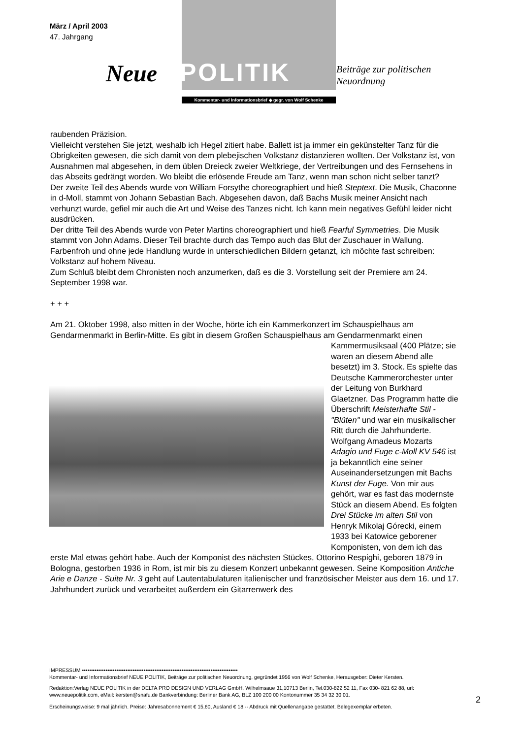März / April 2003
47. Jahrgang
Neue
POLITIK
Beiträge zur politischen
Neuordnung
Kommentar- und Informationsbrief ◆ gegr. von Wolf Schenke
raubenden Präzision.
Vielleicht verstehen Sie jetzt, weshalb ich Hegel zitiert habe. Ballett ist ja immer ein gekünstelter Tanz für die Obrigkeiten gewesen, die sich damit von dem plebejischen Volkstanz distanzieren wollten. Der Volkstanz ist, von Ausnahmen mal abgesehen, in dem üblen Dreieck zweier Weltkriege, der Vertreibungen und des Fernsehens in das Abseits gedrängt worden. Wo bleibt die erlösende Freude am Tanz, wenn man schon nicht selber tanzt?
Der zweite Teil des Abends wurde von William Forsythe choreographiert und hieß Steptext. Die Musik, Chaconne in d-Moll, stammt von Johann Sebastian Bach. Abgesehen davon, daß Bachs Musik meiner Ansicht nach verhunzt wurde, gefiel mir auch die Art und Weise des Tanzes nicht. Ich kann mein negatives Gefühl leider nicht ausdrücken.
Der dritte Teil des Abends wurde von Peter Martins choreographiert und hieß Fearful Symmetries. Die Musik stammt von John Adams. Dieser Teil brachte durch das Tempo auch das Blut der Zuschauer in Wallung. Farbenfroh und ohne jede Handlung wurde in unterschiedlichen Bildern getanzt, ich möchte fast schreiben: Volkstanz auf hohem Niveau.
Zum Schluß bleibt dem Chronisten noch anzumerken, daß es die 3. Vorstellung seit der Premiere am 24. September 1998 war.
+ + +
Am 21. Oktober 1998, also mitten in der Woche, hörte ich ein Kammerkonzert im Schauspielhaus am Gendarmenmarkt in Berlin-Mitte. Es gibt in diesem Großen Schauspielhaus am Gendarmenmarkt einen
Kammermusiksaal (400 Plätze; sie waren an diesem Abend alle besetzt) im 3. Stock. Es spielte das Deutsche Kammerorchester unter der Leitung von Burkhard Glaetzner. Das Programm hatte die Überschrift Meisterhafte Stil - "Blüten" und war ein musikalischer Ritt durch die Jahrhunderte. Wolfgang Amadeus Mozarts Adagio und Fuge c-Moll KV 546 ist ja bekanntlich eine seiner Auseinandersetzungen mit Bachs Kunst der Fuge. Von mir aus gehört, war es fast das modernste Stück an diesem Abend. Es folgten Drei Stücke im alten Stil von Henryk Mikolaj Górecki, einem 1933 bei Katowice geborener Komponisten, von dem ich das
erste Mal etwas gehört habe. Auch der Komponist des nächsten Stückes, Ottorino Respighi, geboren 1879 in Bologna, gestorben 1936 in Rom, ist mir bis zu diesem Konzert unbekannt gewesen. Seine Komposition Antiche Arie e Danze - Suite Nr. 3 geht auf Lautentabulaturen italienischer und französischer Meister aus dem 16. und 17. Jahrhundert zurück und verarbeitet außerdem ein Gitarrenwerk des
IMPRESSUM ••••••••••••••••••••••••••••••••••••••••••••••••••••••••••••••••••••••••••••••••••••••
Kommentar- und Informationsbrief NEUE POLITIK, Beiträge zur politischen Neuordnung, gegründet 1956 von Wolf Schenke, Herausgeber: Dieter Kersten.
Redaktion:Verlag NEUE POLITIK in der DELTA PRO DESIGN UND VERLAG GmbH, Wilhelmsaue 31,10713 Berlin, Tel.030-822 52 11, Fax 030- 821 62 88, url: www.neuepolitik.com, eMail: kersten@snafu.de Bankverbindung: Berliner Bank AG, BLZ 100 200 00 Kontonummer 35 34 32 30 01.
Erscheinungsweise: 9 mal jährlich. Preise: Jahresabonnement € 15,60, Ausland € 18,-- Abdruck mit Quellenangabe gestattet. Belegexemplar erbeten.
2